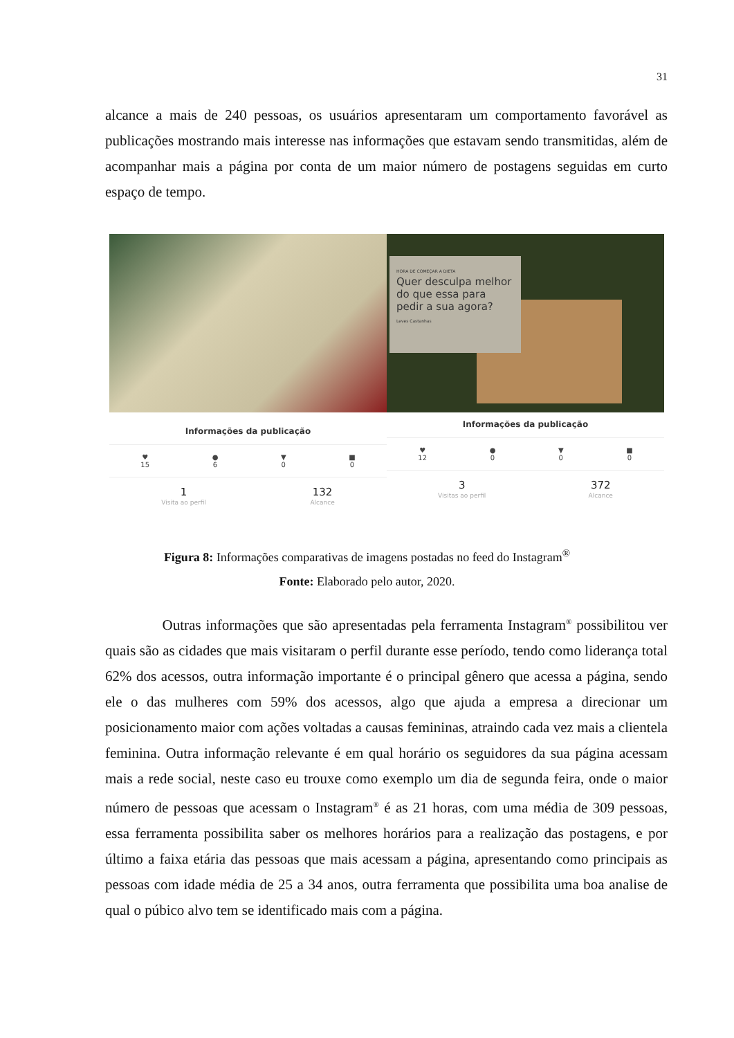31
alcance a mais de 240 pessoas, os usuários apresentaram um comportamento favorável as publicações mostrando mais interesse nas informações que estavam sendo transmitidas, além de acompanhar mais a página por conta de um maior número de postagens seguidas em curto espaço de tempo.
Informações da publicação
♥
15
●
6
▼
0
■
0
1
Visita ao perfil
132
Alcance
HORA DE COMEÇAR A DIETA
Quer desculpa melhor do que essa para pedir a sua agora?
Leves Castanhas
Informações da publicação
♥
12
●
0
▼
0
■
0
3
Visitas ao perfil
372
Alcance
Figura 8: Informações comparativas de imagens postadas no feed do Instagram<sup>®</sup>
Fonte: Elaborado pelo autor, 2020.
Outras informações que são apresentadas pela ferramenta Instagram<sup>®</sup> possibilitou ver quais são as cidades que mais visitaram o perfil durante esse período, tendo como liderança total 62% dos acessos, outra informação importante é o principal gênero que acessa a página, sendo ele o das mulheres com 59% dos acessos, algo que ajuda a empresa a direcionar um posicionamento maior com ações voltadas a causas femininas, atraindo cada vez mais a clientela feminina. Outra informação relevante é em qual horário os seguidores da sua página acessam mais a rede social, neste caso eu trouxe como exemplo um dia de segunda feira, onde o maior número de pessoas que acessam o Instagram<sup>®</sup> é as 21 horas, com uma média de 309 pessoas, essa ferramenta possibilita saber os melhores horários para a realização das postagens, e por último a faixa etária das pessoas que mais acessam a página, apresentando como principais as pessoas com idade média de 25 a 34 anos, outra ferramenta que possibilita uma boa analise de qual o púbico alvo tem se identificado mais com a página.